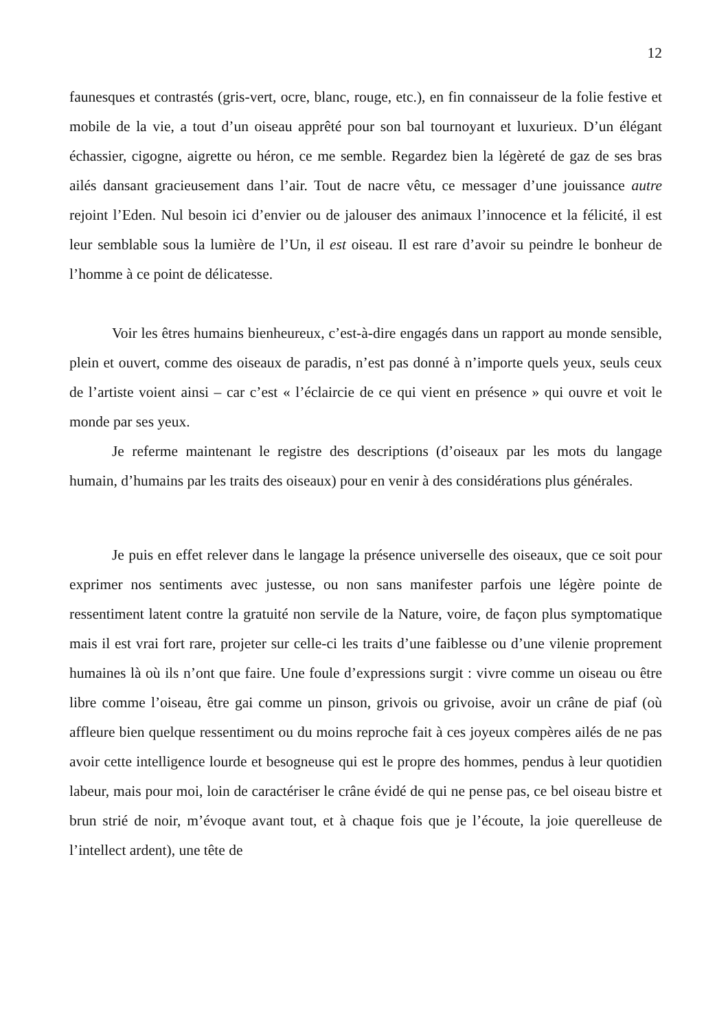12
faunesques et contrastés (gris-vert, ocre, blanc, rouge, etc.), en fin connaisseur de la folie festive et mobile de la vie, a tout d’un oiseau apprêté pour son bal tournoyant et luxurieux. D’un élégant échassier, cigogne, aigrette ou héron, ce me semble. Regardez bien la légèreté de gaz de ses bras ailés dansant gracieusement dans l’air. Tout de nacre vêtu, ce messager d’une jouissance autre rejoint l’Eden. Nul besoin ici d’envier ou de jalouser des animaux l’innocence et la félicité, il est leur semblable sous la lumière de l’Un, il est oiseau. Il est rare d’avoir su peindre le bonheur de l’homme à ce point de délicatesse.
Voir les êtres humains bienheureux, c’est-à-dire engagés dans un rapport au monde sensible, plein et ouvert, comme des oiseaux de paradis, n’est pas donné à n’importe quels yeux, seuls ceux de l’artiste voient ainsi – car c’est « l’éclaircie de ce qui vient en présence » qui ouvre et voit le monde par ses yeux.
Je referme maintenant le registre des descriptions (d’oiseaux par les mots du langage humain, d’humains par les traits des oiseaux) pour en venir à des considérations plus générales.
Je puis en effet relever dans le langage la présence universelle des oiseaux, que ce soit pour exprimer nos sentiments avec justesse, ou non sans manifester parfois une légère pointe de ressentiment latent contre la gratuité non servile de la Nature, voire, de façon plus symptomatique mais il est vrai fort rare, projeter sur celle-ci les traits d’une faiblesse ou d’une vilenie proprement humaines là où ils n’ont que faire. Une foule d’expressions surgit : vivre comme un oiseau ou être libre comme l’oiseau, être gai comme un pinson, grivois ou grivoise, avoir un crâne de piaf (où affleure bien quelque ressentiment ou du moins reproche fait à ces joyeux compères ailés de ne pas avoir cette intelligence lourde et besogneuse qui est le propre des hommes, pendus à leur quotidien labeur, mais pour moi, loin de caractériser le crâne évidé de qui ne pense pas, ce bel oiseau bistre et brun strié de noir, m’évoque avant tout, et à chaque fois que je l’écoute, la joie querelleuse de l’intellect ardent), une tête de